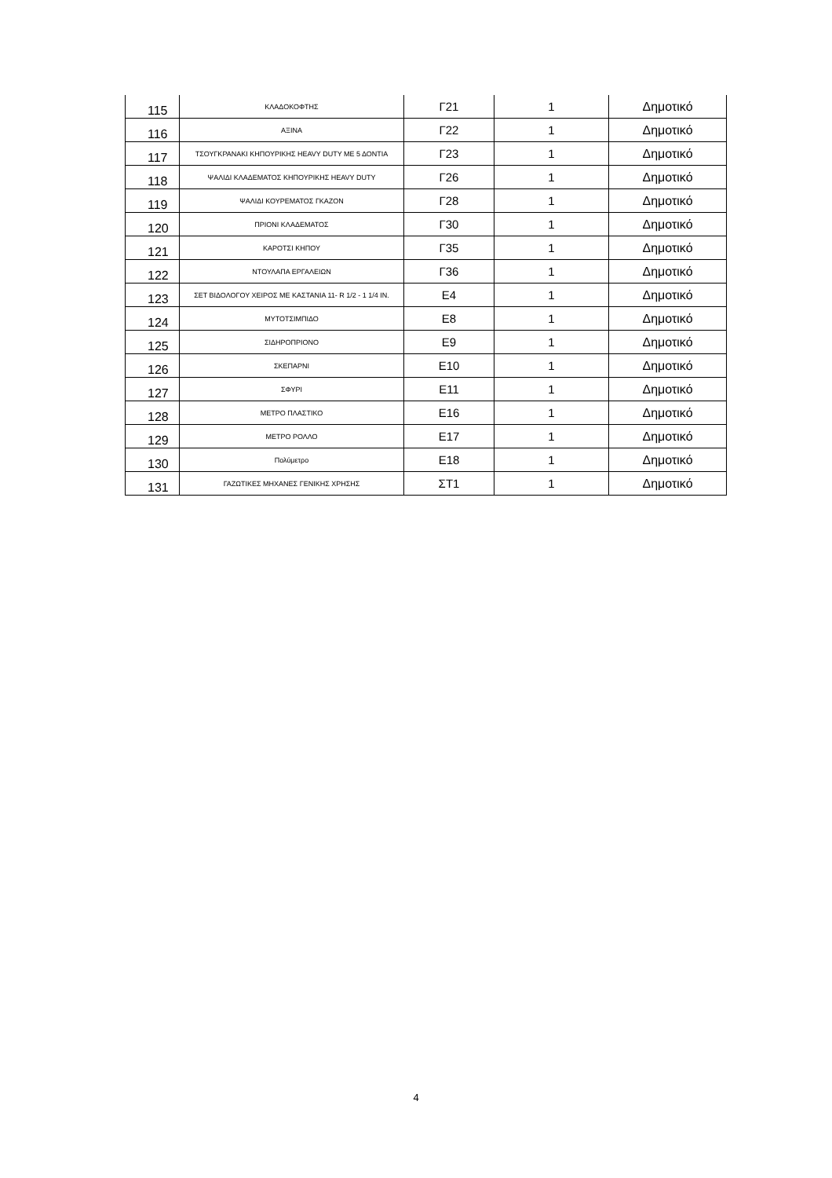| 115 | ΚΛΑΔΟΚΟΦΤΗΣ | Γ21 | 1 | Δημοτικό |
| 116 | ΑΞΙΝΑ | Γ22 | 1 | Δημοτικό |
| 117 | ΤΣΟΥΓΚΡΑΝΑΚΙ ΚΗΠΟΥΡΙΚΗΣ HEAVY DUTY ΜΕ 5 ΔΟΝΤΙΑ | Γ23 | 1 | Δημοτικό |
| 118 | ΨΑΛΙΔΙ ΚΛΑΔΕΜΑΤΟΣ ΚΗΠΟΥΡΙΚΗΣ HEAVY DUTY | Γ26 | 1 | Δημοτικό |
| 119 | ΨΑΛΙΔΙ ΚΟΥΡΕΜΑΤΟΣ ΓΚΑΖΟΝ | Γ28 | 1 | Δημοτικό |
| 120 | ΠΡΙΟΝΙ ΚΛΑΔΕΜΑΤΟΣ | Γ30 | 1 | Δημοτικό |
| 121 | ΚΑΡΟΤΣΙ ΚΗΠΟΥ | Γ35 | 1 | Δημοτικό |
| 122 | ΝΤΟΥΛΑΠΑ ΕΡΓΑΛΕΙΩΝ | Γ36 | 1 | Δημοτικό |
| 123 | ΣΕΤ ΒΙΔΟΛΟΓΟΥ ΧΕΙΡΟΣ ΜΕ ΚΑΣΤΑΝΙΑ 11- R 1/2 - 1 1/4 IN. | Ε4 | 1 | Δημοτικό |
| 124 | ΜΥΤΟΤΣΙΜΠΙΔΟ | Ε8 | 1 | Δημοτικό |
| 125 | ΣΙΔΗΡΟΠΡΙΟΝΟ | Ε9 | 1 | Δημοτικό |
| 126 | ΣΚΕΠΑΡΝΙ | Ε10 | 1 | Δημοτικό |
| 127 | ΣΦΥΡΙ | Ε11 | 1 | Δημοτικό |
| 128 | ΜΕΤΡΟ ΠΛΑΣΤΙΚΟ | Ε16 | 1 | Δημοτικό |
| 129 | ΜΕΤΡΟ ΡΟΛΛΟ | Ε17 | 1 | Δημοτικό |
| 130 | Πολύμετρο | Ε18 | 1 | Δημοτικό |
| 131 | ΓΑΖΩΤΙΚΕΣ ΜΗΧΑΝΕΣ ΓΕΝΙΚΗΣ ΧΡΗΣΗΣ | ΣΤ1 | 1 | Δημοτικό |
4